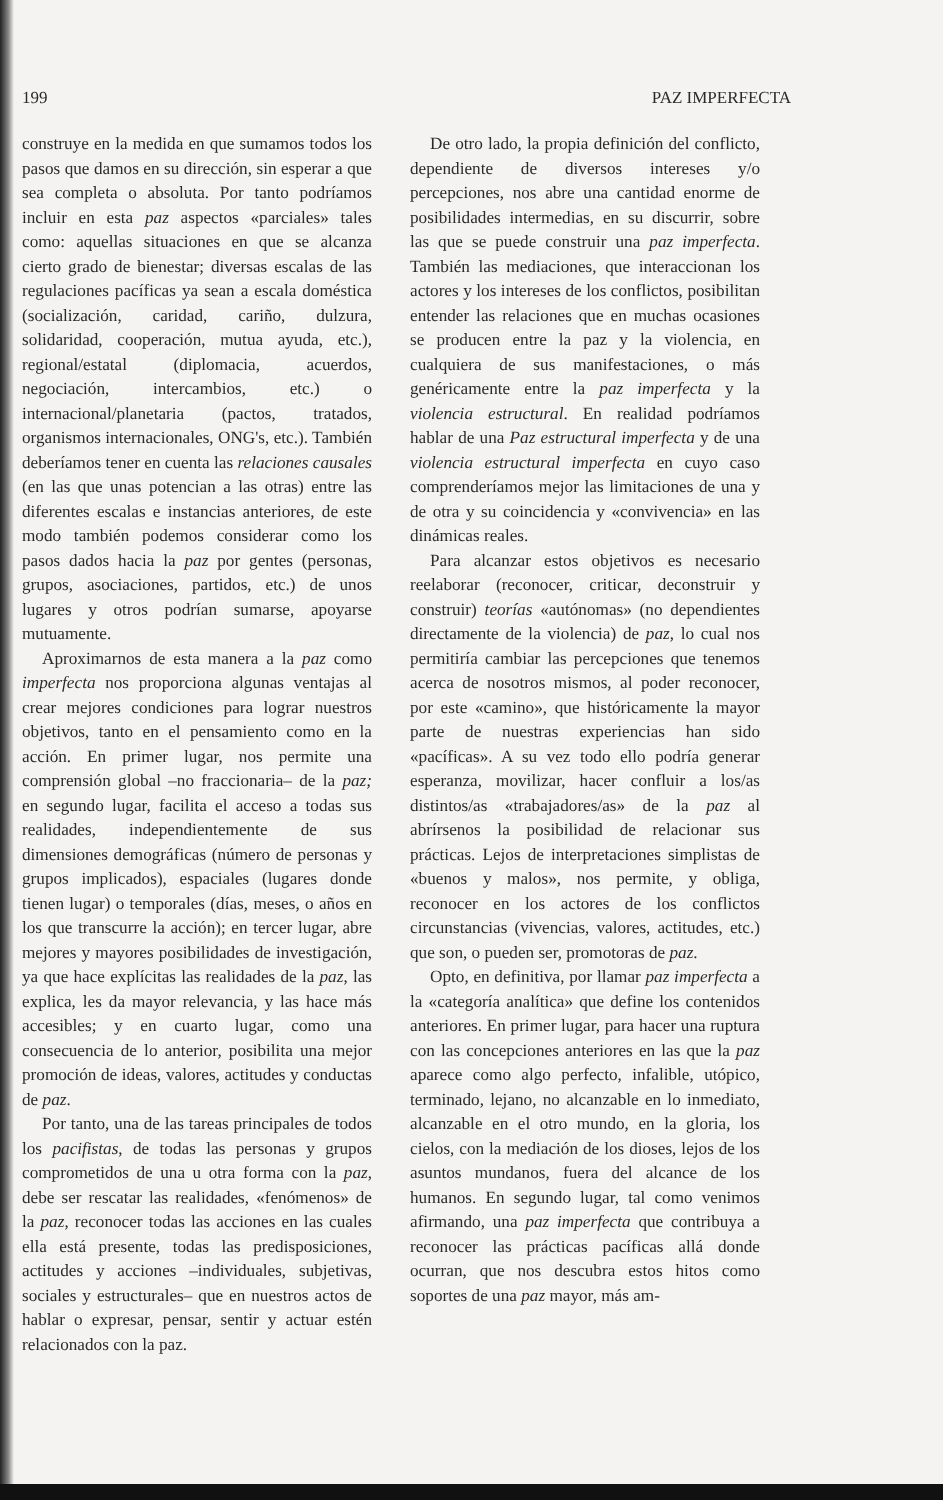199 PAZ IMPERFECTA
construye en la medida en que sumamos todos los pasos que damos en su dirección, sin esperar a que sea completa o absoluta. Por tanto podríamos incluir en esta paz aspectos «parciales» tales como: aquellas situaciones en que se alcanza cierto grado de bienestar; diversas escalas de las regulaciones pacíficas ya sean a escala doméstica (socialización, caridad, cariño, dulzura, solidaridad, cooperación, mutua ayuda, etc.), regional/estatal (diplomacia, acuerdos, negociación, intercambios, etc.) o internacional/planetaria (pactos, tratados, organismos internacionales, ONG's, etc.). También deberíamos tener en cuenta las relaciones causales (en las que unas potencian a las otras) entre las diferentes escalas e instancias anteriores, de este modo también podemos considerar como los pasos dados hacia la paz por gentes (personas, grupos, asociaciones, partidos, etc.) de unos lugares y otros podrían sumarse, apoyarse mutuamente.
Aproximarnos de esta manera a la paz como imperfecta nos proporciona algunas ventajas al crear mejores condiciones para lograr nuestros objetivos, tanto en el pensamiento como en la acción. En primer lugar, nos permite una comprensión global –no fraccionaria– de la paz; en segundo lugar, facilita el acceso a todas sus realidades, independientemente de sus dimensiones demográficas (número de personas y grupos implicados), espaciales (lugares donde tienen lugar) o temporales (días, meses, o años en los que transcurre la acción); en tercer lugar, abre mejores y mayores posibilidades de investigación, ya que hace explícitas las realidades de la paz, las explica, les da mayor relevancia, y las hace más accesibles; y en cuarto lugar, como una consecuencia de lo anterior, posibilita una mejor promoción de ideas, valores, actitudes y conductas de paz.
Por tanto, una de las tareas principales de todos los pacifistas, de todas las personas y grupos comprometidos de una u otra forma con la paz, debe ser rescatar las realidades, «fenómenos» de la paz, reconocer todas las acciones en las cuales ella está presente, todas las predisposiciones, actitudes y acciones –individuales, subjetivas, sociales y estructurales– que en nuestros actos de hablar o expresar, pensar, sentir y actuar estén relacionados con la paz.
De otro lado, la propia definición del conflicto, dependiente de diversos intereses y/o percepciones, nos abre una cantidad enorme de posibilidades intermedias, en su discurrir, sobre las que se puede construir una paz imperfecta. También las mediaciones, que interaccionan los actores y los intereses de los conflictos, posibilitan entender las relaciones que en muchas ocasiones se producen entre la paz y la violencia, en cualquiera de sus manifestaciones, o más genéricamente entre la paz imperfecta y la violencia estructural. En realidad podríamos hablar de una Paz estructural imperfecta y de una violencia estructural imperfecta en cuyo caso comprenderíamos mejor las limitaciones de una y de otra y su coincidencia y «convivencia» en las dinámicas reales.
Para alcanzar estos objetivos es necesario reelaborar (reconocer, criticar, deconstruir y construir) teorías «autónomas» (no dependientes directamente de la violencia) de paz, lo cual nos permitiría cambiar las percepciones que tenemos acerca de nosotros mismos, al poder reconocer, por este «camino», que históricamente la mayor parte de nuestras experiencias han sido «pacíficas». A su vez todo ello podría generar esperanza, movilizar, hacer confluir a los/as distintos/as «trabajadores/as» de la paz al abrírsenos la posibilidad de relacionar sus prácticas. Lejos de interpretaciones simplistas de «buenos y malos», nos permite, y obliga, reconocer en los actores de los conflictos circunstancias (vivencias, valores, actitudes, etc.) que son, o pueden ser, promotoras de paz.
Opto, en definitiva, por llamar paz imperfecta a la «categoría analítica» que define los contenidos anteriores. En primer lugar, para hacer una ruptura con las concepciones anteriores en las que la paz aparece como algo perfecto, infalible, utópico, terminado, lejano, no alcanzable en lo inmediato, alcanzable en el otro mundo, en la gloria, los cielos, con la mediación de los dioses, lejos de los asuntos mundanos, fuera del alcance de los humanos. En segundo lugar, tal como venimos afirmando, una paz imperfecta que contribuya a reconocer las prácticas pacíficas allá donde ocurran, que nos descubra estos hitos como soportes de una paz mayor, más am-